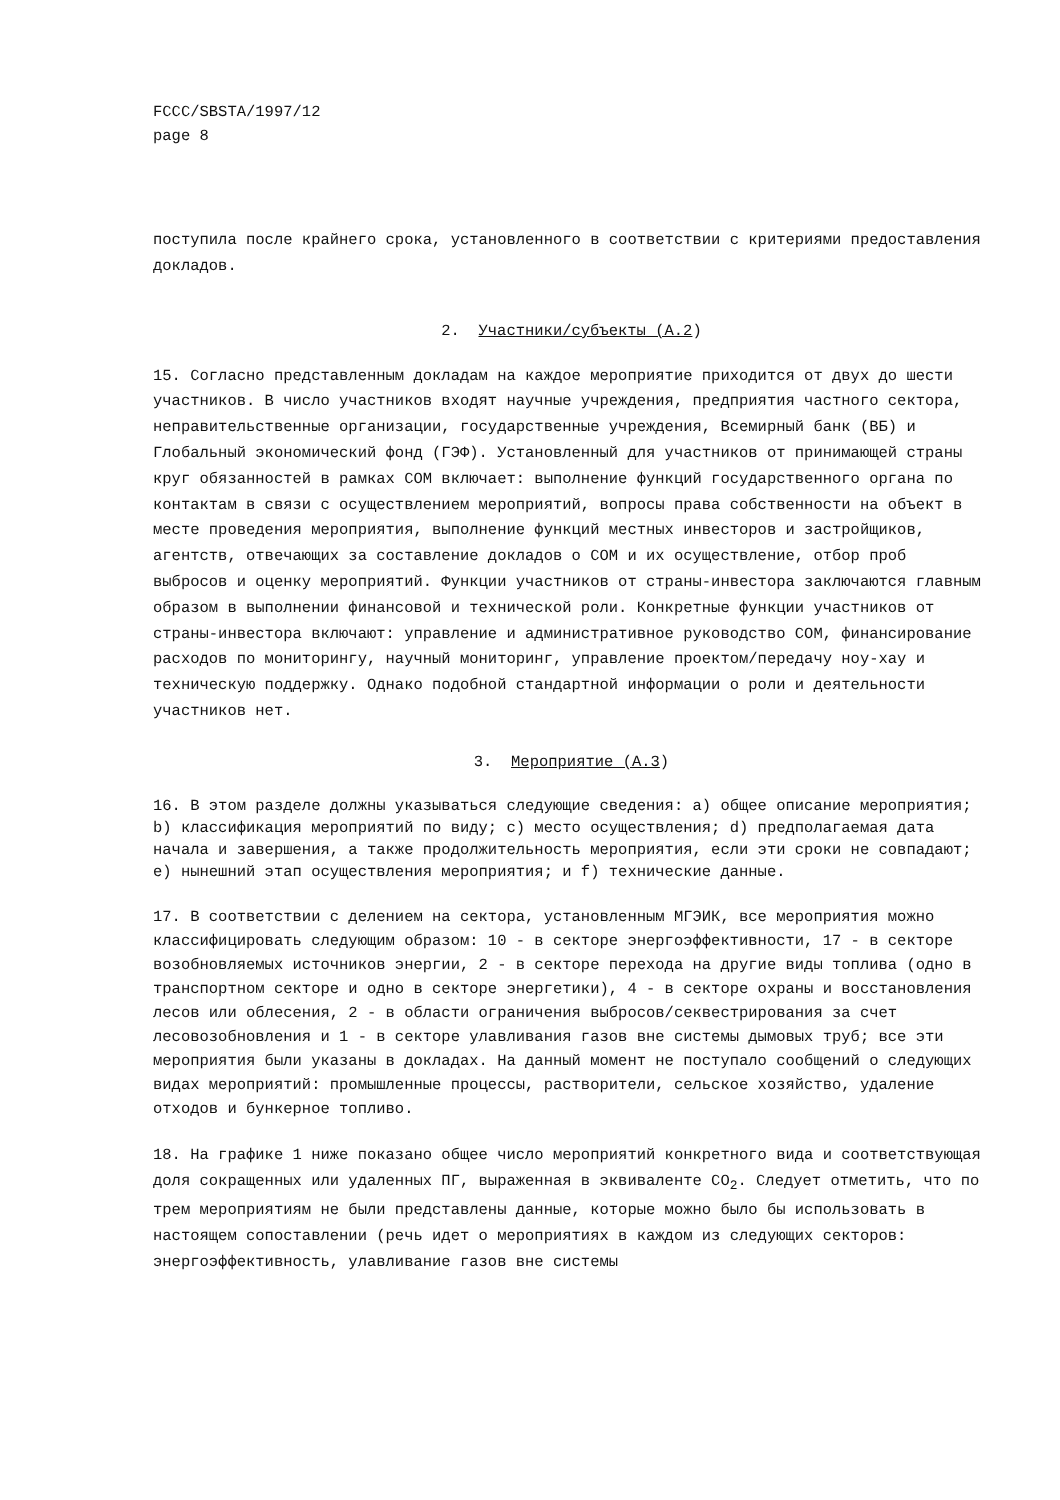FCCC/SBSTA/1997/12
page 8
поступила после крайнего срока, установленного в соответствии с критериями предоставления докладов.
2. Участники/субъекты (A.2)
15. Согласно представленным докладам на каждое мероприятие приходится от двух до шести участников. В число участников входят научные учреждения, предприятия частного сектора, неправительственные организации, государственные учреждения, Всемирный банк (ВБ) и Глобальный экономический фонд (ГЭФ). Установленный для участников от принимающей страны круг обязанностей в рамках СОМ включает: выполнение функций государственного органа по контактам в связи с осуществлением мероприятий, вопросы права собственности на объект в месте проведения мероприятия, выполнение функций местных инвесторов и застройщиков, агентств, отвечающих за составление докладов о СОМ и их осуществление, отбор проб выбросов и оценку мероприятий. Функции участников от страны-инвестора заключаются главным образом в выполнении финансовой и технической роли. Конкретные функции участников от страны-инвестора включают: управление и административное руководство СОМ, финансирование расходов по мониторингу, научный мониторинг, управление проектом/передачу ноу-хау и техническую поддержку. Однако подобной стандартной информации о роли и деятельности участников нет.
3. Мероприятие (A.3)
16. В этом разделе должны указываться следующие сведения: a) общее описание мероприятия; b) классификация мероприятий по виду; c) место осуществления; d) предполагаемая дата начала и завершения, а также продолжительность мероприятия, если эти сроки не совпадают; e) нынешний этап осуществления мероприятия; и f) технические данные.
17. В соответствии с делением на сектора, установленным МГЭИК, все мероприятия можно классифицировать следующим образом: 10 - в секторе энергоэффективности, 17 - в секторе возобновляемых источников энергии, 2 - в секторе перехода на другие виды топлива (одно в транспортном секторе и одно в секторе энергетики), 4 - в секторе охраны и восстановления лесов или облесения, 2 - в области ограничения выбросов/секвестрирования за счет лесовозобновления и 1 - в секторе улавливания газов вне системы дымовых труб; все эти мероприятия были указаны в докладах. На данный момент не поступало сообщений о следующих видах мероприятий: промышленные процессы, растворители, сельское хозяйство, удаление отходов и бункерное топливо.
18. На графике 1 ниже показано общее число мероприятий конкретного вида и соответствующая доля сокращенных или удаленных ПГ, выраженная в эквиваленте CO<sub>2</sub>. Следует отметить, что по трем мероприятиям не были представлены данные, которые можно было бы использовать в настоящем сопоставлении (речь идет о мероприятиях в каждом из следующих секторов: энергоэффективность, улавливание газов вне системы